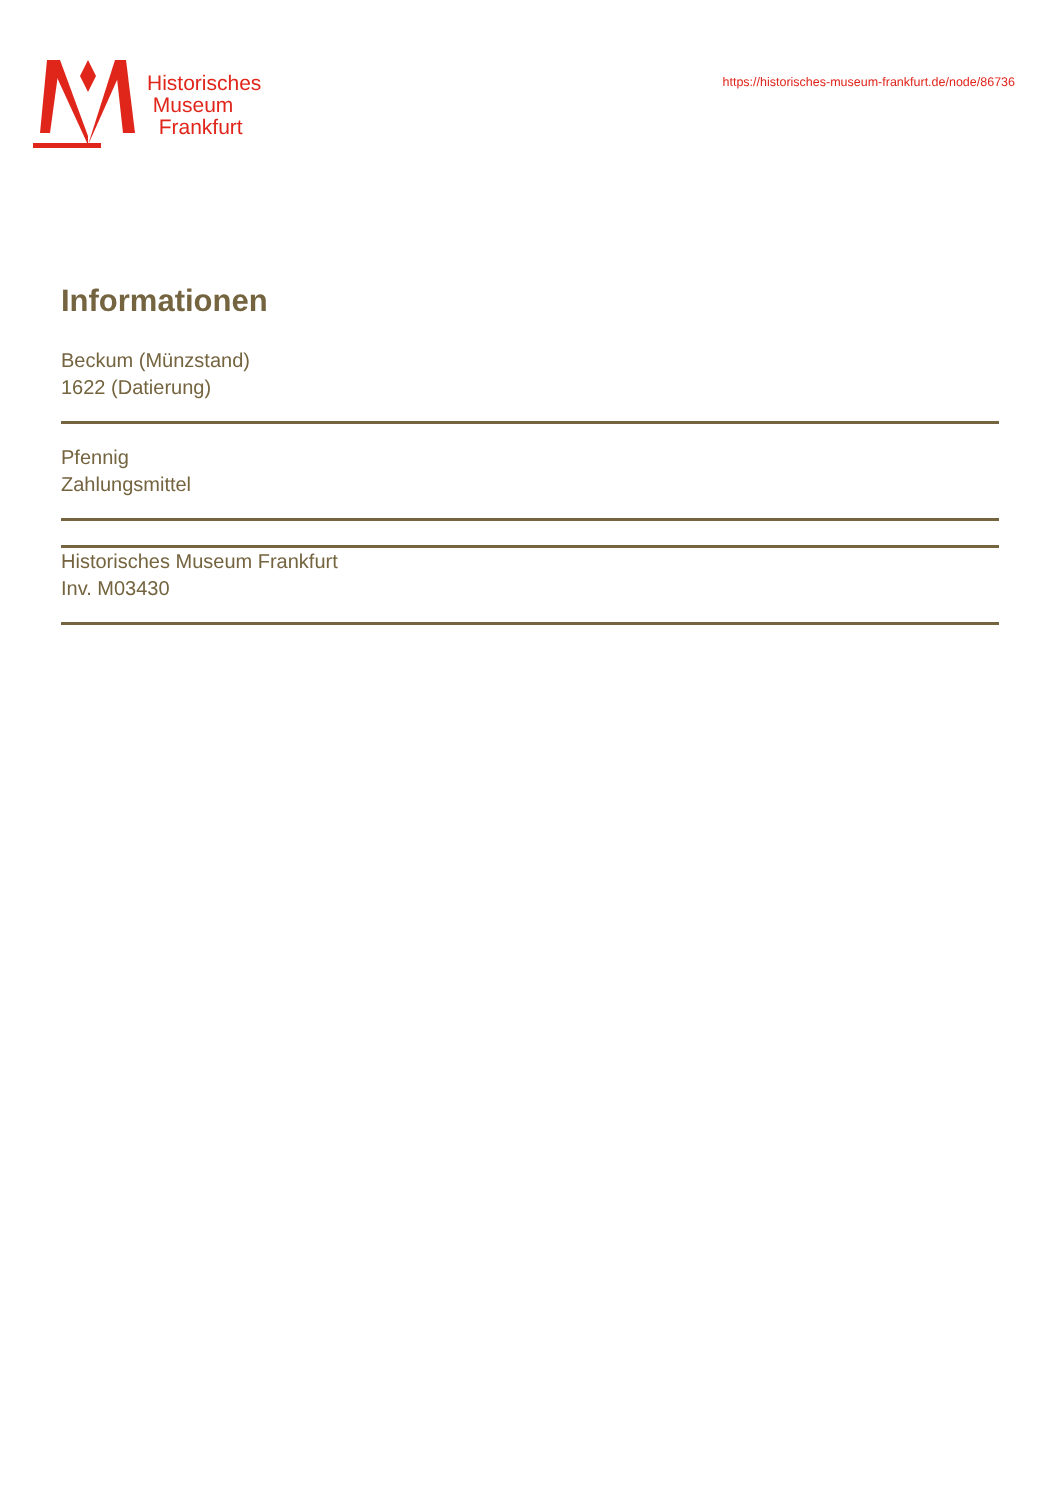Historisches
Museum
Frankfurt
https://historisches-museum-frankfurt.de/node/86736
Informationen
Beckum (Münzstand)
1622 (Datierung)
Pfennig
Zahlungsmittel
Historisches Museum Frankfurt
Inv. M03430